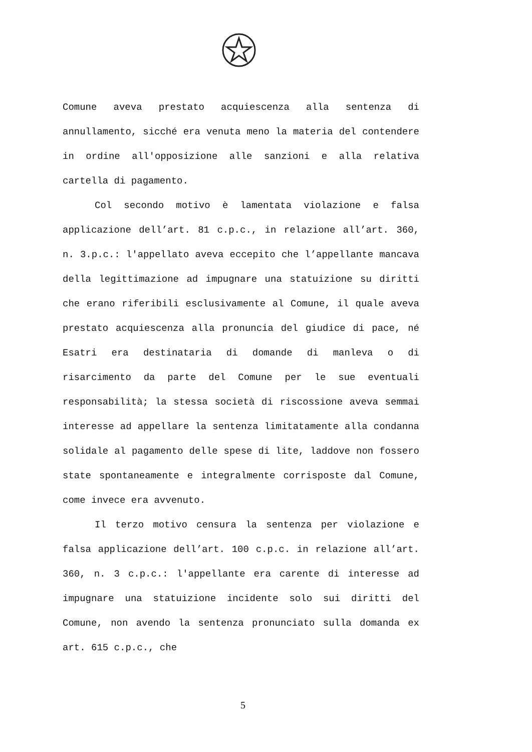Comune aveva prestato acquiescenza alla sentenza di annullamento, sicché era venuta meno la materia del contendere in ordine all'opposizione alle sanzioni e alla relativa cartella di pagamento.
Col secondo motivo è lamentata violazione e falsa applicazione dell’art. 81 c.p.c., in relazione all’art. 360, n. 3.p.c.: l'appellato aveva eccepito che l’appellante mancava della legittimazione ad impugnare una statuizione su diritti che erano riferibili esclusivamente al Comune, il quale aveva prestato acquiescenza alla pronuncia del giudice di pace, né Esatri era destinataria di domande di manleva o di risarcimento da parte del Comune per le sue eventuali responsabilità; la stessa società di riscossione aveva semmai interesse ad appellare la sentenza limitatamente alla condanna solidale al pagamento delle spese di lite, laddove non fossero state spontaneamente e integralmente corrisposte dal Comune, come invece era avvenuto.
Il terzo motivo censura la sentenza per violazione e falsa applicazione dell’art. 100 c.p.c. in relazione all’art. 360, n. 3 c.p.c.: l'appellante era carente di interesse ad impugnare una statuizione incidente solo sui diritti del Comune, non avendo la sentenza pronunciato sulla domanda ex art. 615 c.p.c., che
5